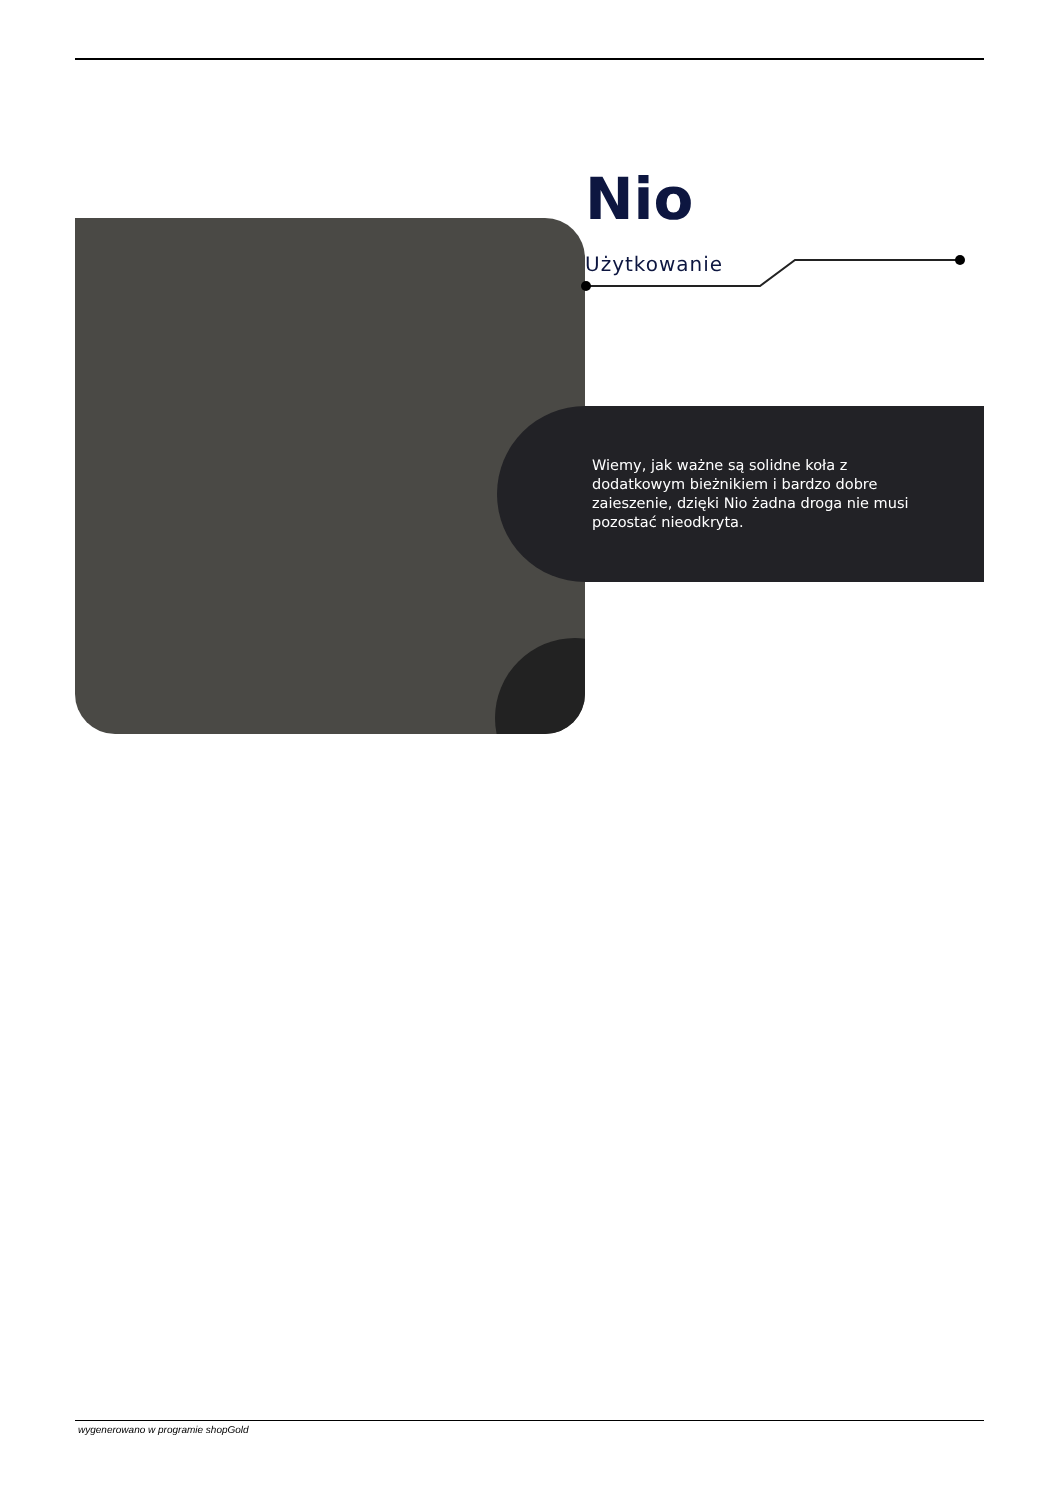Nio
Użytkowanie
Wiemy, jak ważne są solidne koła z dodatkowym bieżnikiem i bardzo dobre zaieszenie, dzięki Nio żadna droga nie musi pozostać nieodkryta.
wygenerowano w programie shopGold